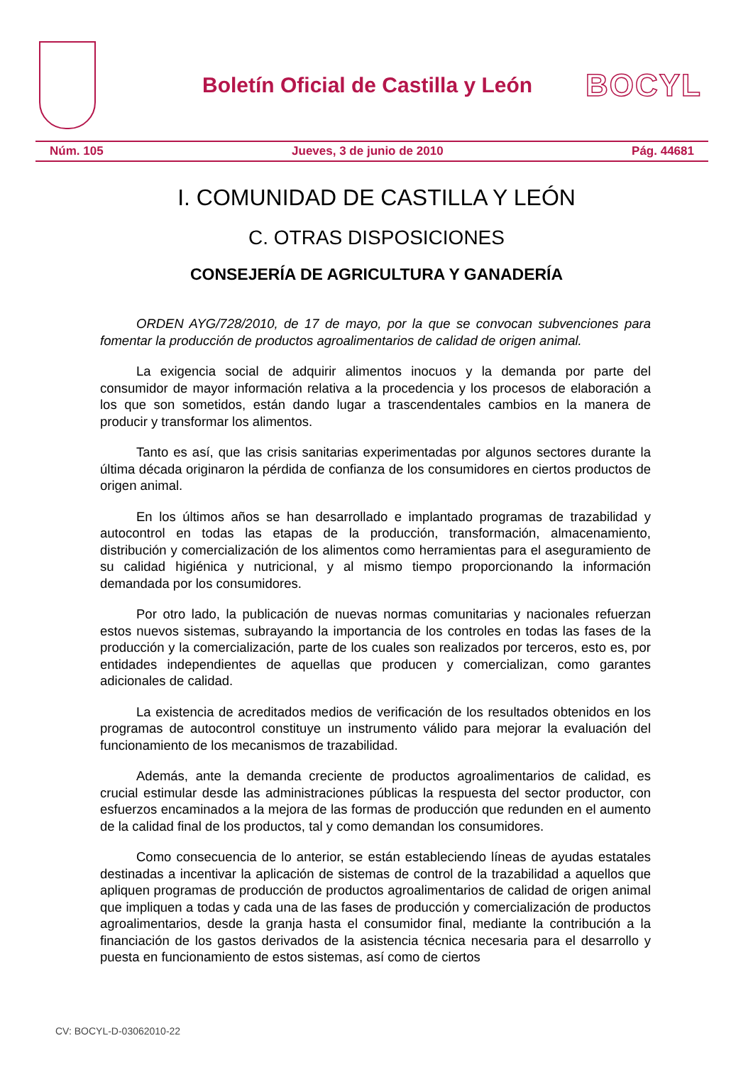Boletín Oficial de Castilla y León
BOCYL
Núm. 105 Jueves, 3 de junio de 2010 Pág. 44681
I. COMUNIDAD DE CASTILLA Y LEÓN
C. OTRAS DISPOSICIONES
CONSEJERÍA DE AGRICULTURA Y GANADERÍA
ORDEN AYG/728/2010, de 17 de mayo, por la que se convocan subvenciones para fomentar la producción de productos agroalimentarios de calidad de origen animal.
La exigencia social de adquirir alimentos inocuos y la demanda por parte del consumidor de mayor información relativa a la procedencia y los procesos de elaboración a los que son sometidos, están dando lugar a trascendentales cambios en la manera de producir y transformar los alimentos.
Tanto es así, que las crisis sanitarias experimentadas por algunos sectores durante la última década originaron la pérdida de confianza de los consumidores en ciertos productos de origen animal.
En los últimos años se han desarrollado e implantado programas de trazabilidad y autocontrol en todas las etapas de la producción, transformación, almacenamiento, distribución y comercialización de los alimentos como herramientas para el aseguramiento de su calidad higiénica y nutricional, y al mismo tiempo proporcionando la información demandada por los consumidores.
Por otro lado, la publicación de nuevas normas comunitarias y nacionales refuerzan estos nuevos sistemas, subrayando la importancia de los controles en todas las fases de la producción y la comercialización, parte de los cuales son realizados por terceros, esto es, por entidades independientes de aquellas que producen y comercializan, como garantes adicionales de calidad.
La existencia de acreditados medios de verificación de los resultados obtenidos en los programas de autocontrol constituye un instrumento válido para mejorar la evaluación del funcionamiento de los mecanismos de trazabilidad.
Además, ante la demanda creciente de productos agroalimentarios de calidad, es crucial estimular desde las administraciones públicas la respuesta del sector productor, con esfuerzos encaminados a la mejora de las formas de producción que redunden en el aumento de la calidad final de los productos, tal y como demandan los consumidores.
Como consecuencia de lo anterior, se están estableciendo líneas de ayudas estatales destinadas a incentivar la aplicación de sistemas de control de la trazabilidad a aquellos que apliquen programas de producción de productos agroalimentarios de calidad de origen animal que impliquen a todas y cada una de las fases de producción y comercialización de productos agroalimentarios, desde la granja hasta el consumidor final, mediante la contribución a la financiación de los gastos derivados de la asistencia técnica necesaria para el desarrollo y puesta en funcionamiento de estos sistemas, así como de ciertos
CV: BOCYL-D-03062010-22